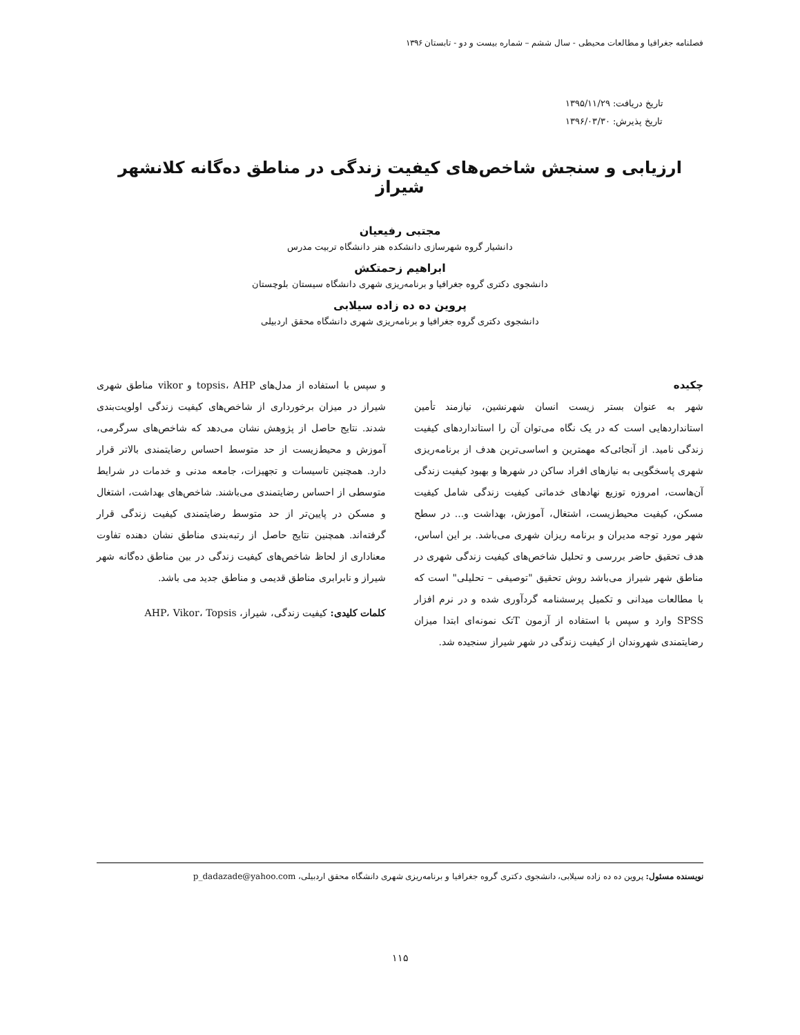فصلنامه جغرافیا و مطالعات محیطی - سال ششم – شماره بیست و دو - تابستان ۱۳۹۶
تاریخ دریافت: ۱۳۹۵/۱۱/۲۹
تاریخ پذیرش: ۱۳۹۶/۰۳/۳۰
ارزیابی و سنجش شاخص‌های کیفیت زندگی در مناطق ده‌گانه کلانشهر شیراز
مجتبی رفیعیان
دانشیار گروه شهرسازی دانشکده هنر دانشگاه تربیت مدرس
ابراهیم زحمتکش
دانشجوی دکتری گروه جغرافیا و برنامه‌ریزی شهری دانشگاه سیستان بلوچستان
پروین ده ده زاده سیلابی
دانشجوی دکتری گروه جغرافیا و برنامه‌ریزی شهری دانشگاه محقق اردبیلی
چکیده
شهر به عنوان بستر زیست انسان شهرنشین، نیازمند تأمین استانداردهایی است که در یک نگاه می‌توان آن را استانداردهای کیفیت زندگی نامید. از آنجائی‌که مهمترین و اساسی‌ترین هدف از برنامه‌ریزی شهری پاسخگویی به نیازهای افراد ساکن در شهرها و بهبود کیفیت زندگی آن‌هاست، امروزه توزیع نهادهای خدماتی کیفیت زندگی شامل کیفیت مسکن، کیفیت محیط‌زیست، اشتغال، آموزش، بهداشت و... در سطح شهر مورد توجه مدیران و برنامه ریزان شهری می‌باشد. بر این اساس، هدف تحقیق حاضر بررسی و تحلیل شاخص‌های کیفیت زندگی شهری در مناطق شهر شیراز می‌باشد روش تحقیق "توصیفی – تحلیلی" است که با مطالعات میدانی و تکمیل پرسشنامه گردآوری شده و در نرم افزار SPSS وارد و سپس با استفاده از آزمون Tتک نمونه‌ای ابتدا میزان رضایتمندی شهروندان از کیفیت زندگی در شهر شیراز سنجیده شد.
و سپس با استفاده از مدل‌های topsis، AHP و vikor مناطق شهری شیراز در میزان برخورداری از شاخص‌های کیفیت زندگی اولویت‌بندی شدند. نتایج حاصل از پژوهش نشان می‌دهد که شاخص‌های سرگرمی، آموزش و محیط‌زیست از حد متوسط احساس رضایتمندی بالاتر قرار دارد. همچنین تاسیسات و تجهیزات، جامعه مدنی و خدمات در شرایط متوسطی از احساس رضایتمندی می‌باشند. شاخص‌های بهداشت، اشتغال و مسکن در پایین‌تر از حد متوسط رضایتمندی کیفیت زندگی قرار گرفته‌اند. همچنین نتایج حاصل از رتبه‌بندی مناطق نشان دهنده تفاوت معناداری از لحاظ شاخص‌های کیفیت زندگی در بین مناطق ده‌گانه شهر شیراز و نابرابری مناطق قدیمی و مناطق جدید می باشد.
کلمات کلیدی: کیفیت زندگی، شیراز، AHP، Vikor، Topsis
نویسنده مسئول: پروین ده ده زاده سیلابی، دانشجوی دکتری گروه جغرافیا و برنامه‌ریزی شهری دانشگاه محقق اردبیلی، p_dadazade@yahoo.com
۱۱۵